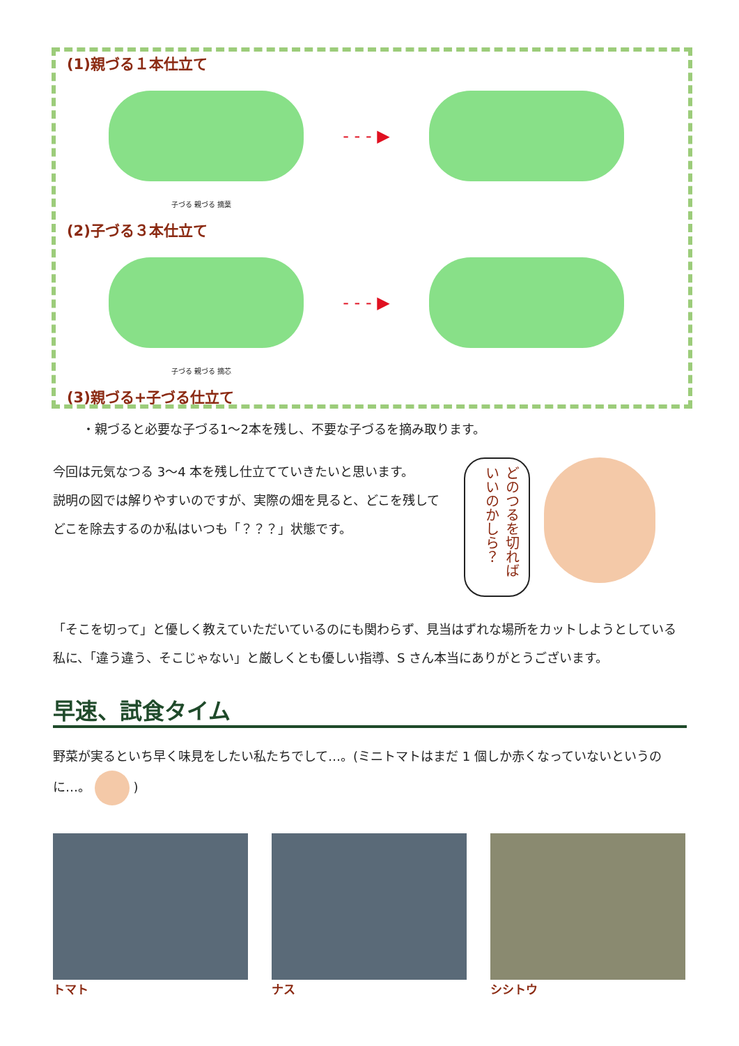(1)親づる１本仕立て
- - - ▶
子づる 親づる 摘葉
(2)子づる３本仕立て
- - - ▶
子づる 親づる 摘芯
(3)親づる+子づる仕立て
・親づると必要な子づる1～2本を残し、不要な子づるを摘み取ります。
今回は元気なつる 3～4 本を残し仕立てていきたいと思います。
説明の図では解りやすいのですが、実際の畑を見ると、どこを残してどこを除去するのか私はいつも「？？？」状態です。
どのつるを切れば いいのかしら？
「そこを切って」と優しく教えていただいているのにも関わらず、見当はずれな場所をカットしようとしている私に、「違う違う、そこじゃない」と厳しくとも優しい指導、S さん本当にありがとうございます。
早速、試食タイム
野菜が実るといち早く味見をしたい私たちでして…。(ミニトマトはまだ 1 個しか赤くなっていないというのに…。 )
トマト ナス シシトウ